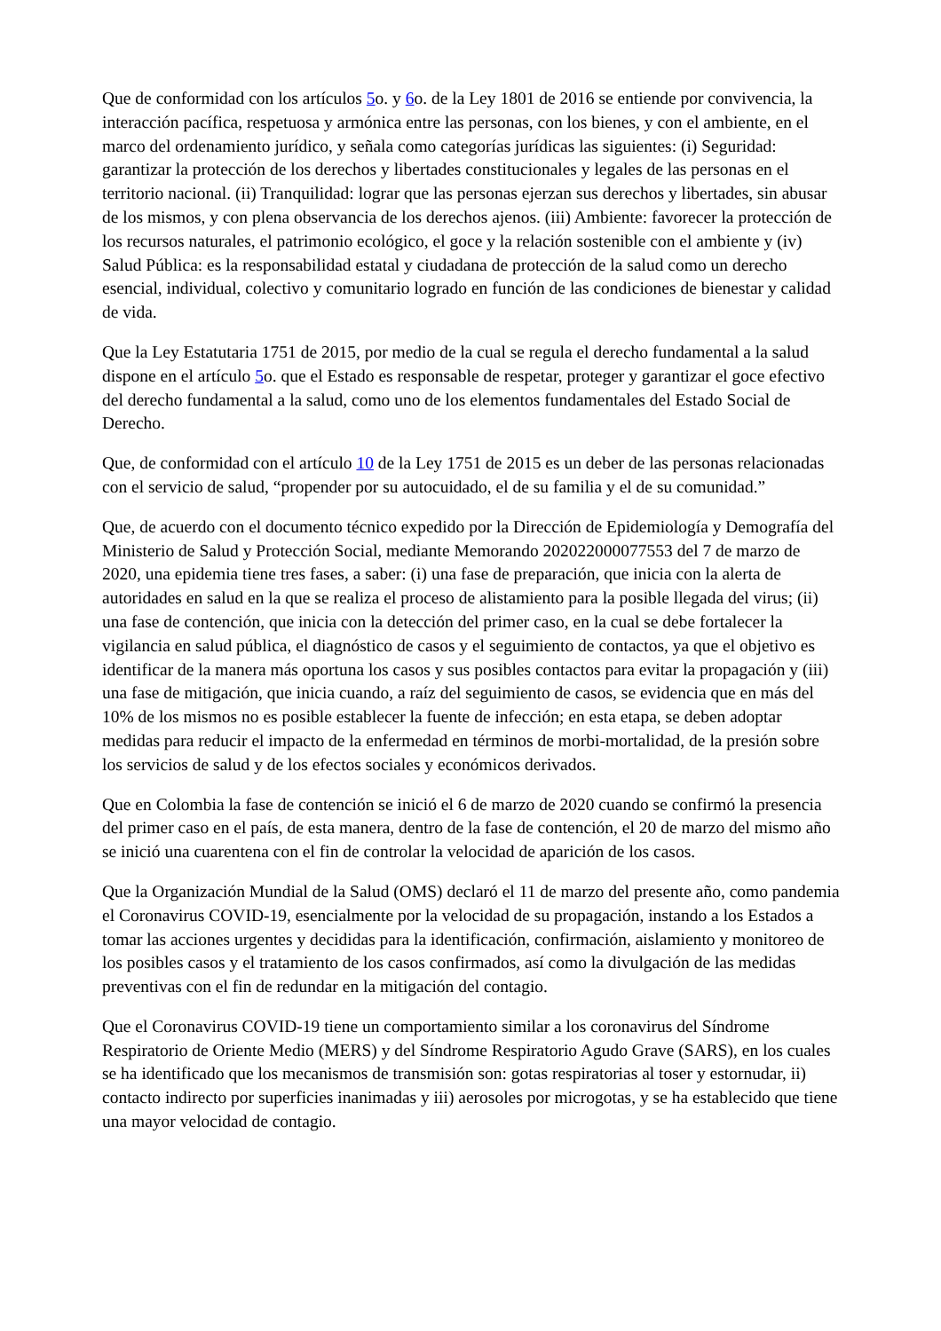Que de conformidad con los artículos 5o. y 6o. de la Ley 1801 de 2016 se entiende por convivencia, la interacción pacífica, respetuosa y armónica entre las personas, con los bienes, y con el ambiente, en el marco del ordenamiento jurídico, y señala como categorías jurídicas las siguientes: (i) Seguridad: garantizar la protección de los derechos y libertades constitucionales y legales de las personas en el territorio nacional. (ii) Tranquilidad: lograr que las personas ejerzan sus derechos y libertades, sin abusar de los mismos, y con plena observancia de los derechos ajenos. (iii) Ambiente: favorecer la protección de los recursos naturales, el patrimonio ecológico, el goce y la relación sostenible con el ambiente y (iv) Salud Pública: es la responsabilidad estatal y ciudadana de protección de la salud como un derecho esencial, individual, colectivo y comunitario logrado en función de las condiciones de bienestar y calidad de vida.
Que la Ley Estatutaria 1751 de 2015, por medio de la cual se regula el derecho fundamental a la salud dispone en el artículo 5o. que el Estado es responsable de respetar, proteger y garantizar el goce efectivo del derecho fundamental a la salud, como uno de los elementos fundamentales del Estado Social de Derecho.
Que, de conformidad con el artículo 10 de la Ley 1751 de 2015 es un deber de las personas relacionadas con el servicio de salud, “propender por su autocuidado, el de su familia y el de su comunidad.”
Que, de acuerdo con el documento técnico expedido por la Dirección de Epidemiología y Demografía del Ministerio de Salud y Protección Social, mediante Memorando 202022000077553 del 7 de marzo de 2020, una epidemia tiene tres fases, a saber: (i) una fase de preparación, que inicia con la alerta de autoridades en salud en la que se realiza el proceso de alistamiento para la posible llegada del virus; (ii) una fase de contención, que inicia con la detección del primer caso, en la cual se debe fortalecer la vigilancia en salud pública, el diagnóstico de casos y el seguimiento de contactos, ya que el objetivo es identificar de la manera más oportuna los casos y sus posibles contactos para evitar la propagación y (iii) una fase de mitigación, que inicia cuando, a raíz del seguimiento de casos, se evidencia que en más del 10% de los mismos no es posible establecer la fuente de infección; en esta etapa, se deben adoptar medidas para reducir el impacto de la enfermedad en términos de morbi-mortalidad, de la presión sobre los servicios de salud y de los efectos sociales y económicos derivados.
Que en Colombia la fase de contención se inició el 6 de marzo de 2020 cuando se confirmó la presencia del primer caso en el país, de esta manera, dentro de la fase de contención, el 20 de marzo del mismo año se inició una cuarentena con el fin de controlar la velocidad de aparición de los casos.
Que la Organización Mundial de la Salud (OMS) declaró el 11 de marzo del presente año, como pandemia el Coronavirus COVID-19, esencialmente por la velocidad de su propagación, instando a los Estados a tomar las acciones urgentes y decididas para la identificación, confirmación, aislamiento y monitoreo de los posibles casos y el tratamiento de los casos confirmados, así como la divulgación de las medidas preventivas con el fin de redundar en la mitigación del contagio.
Que el Coronavirus COVID-19 tiene un comportamiento similar a los coronavirus del Síndrome Respiratorio de Oriente Medio (MERS) y del Síndrome Respiratorio Agudo Grave (SARS), en los cuales se ha identificado que los mecanismos de transmisión son: gotas respiratorias al toser y estornudar, ii) contacto indirecto por superficies inanimadas y iii) aerosoles por microgotas, y se ha establecido que tiene una mayor velocidad de contagio.